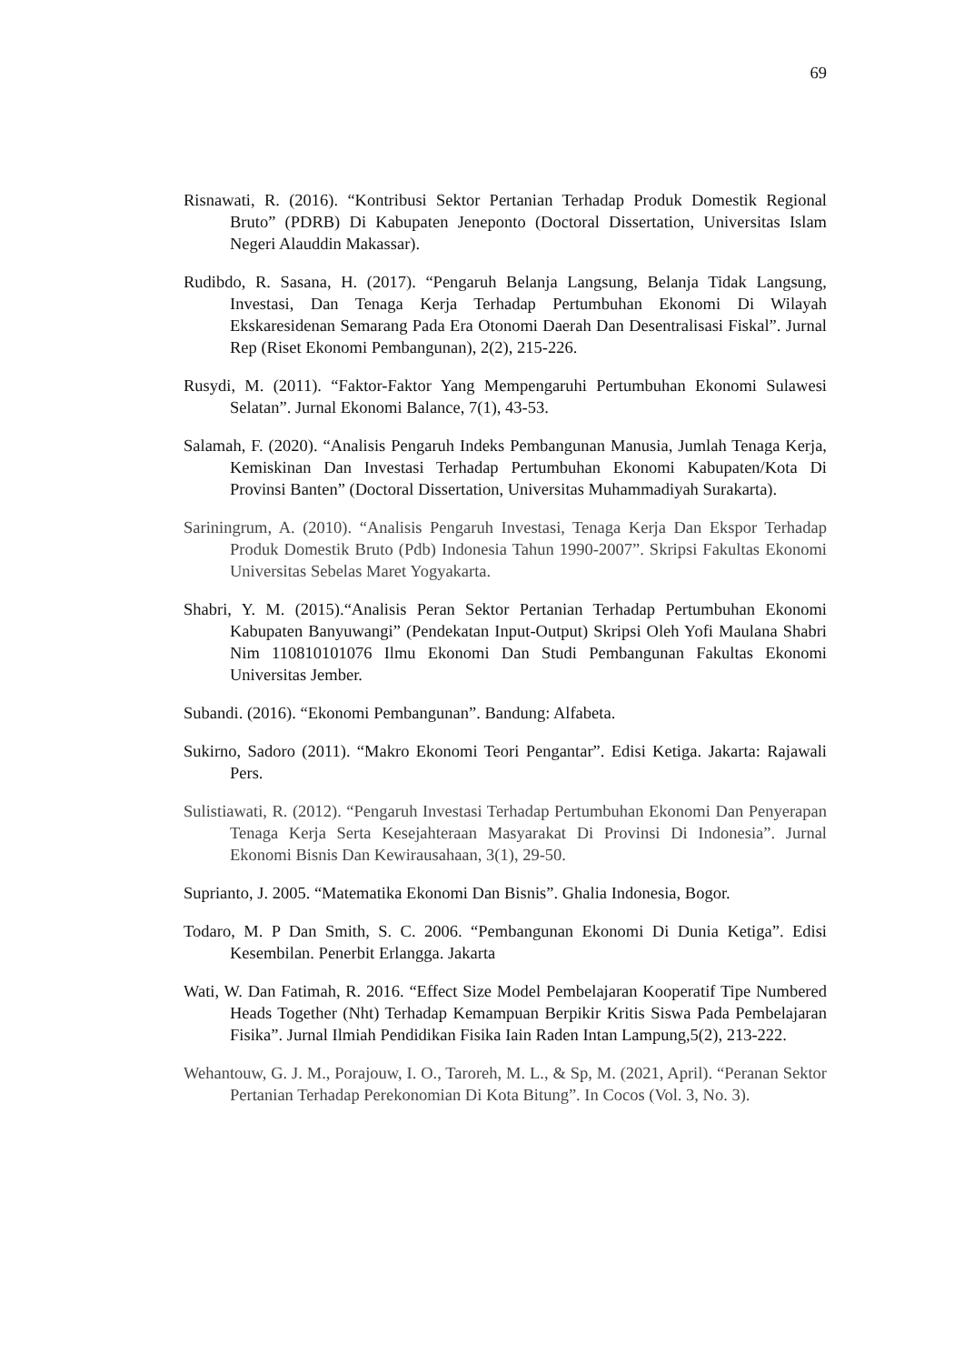69
Risnawati, R. (2016). “Kontribusi Sektor Pertanian Terhadap Produk Domestik Regional Bruto” (PDRB) Di Kabupaten Jeneponto (Doctoral Dissertation, Universitas Islam Negeri Alauddin Makassar).
Rudibdo, R. Sasana, H. (2017). “Pengaruh Belanja Langsung, Belanja Tidak Langsung, Investasi, Dan Tenaga Kerja Terhadap Pertumbuhan Ekonomi Di Wilayah Ekskaresidenan Semarang Pada Era Otonomi Daerah Dan Desentralisasi Fiskal”. Jurnal Rep (Riset Ekonomi Pembangunan), 2(2), 215-226.
Rusydi, M. (2011). “Faktor-Faktor Yang Mempengaruhi Pertumbuhan Ekonomi Sulawesi Selatan”. Jurnal Ekonomi Balance, 7(1), 43-53.
Salamah, F. (2020). “Analisis Pengaruh Indeks Pembangunan Manusia, Jumlah Tenaga Kerja, Kemiskinan Dan Investasi Terhadap Pertumbuhan Ekonomi Kabupaten/Kota Di Provinsi Banten” (Doctoral Dissertation, Universitas Muhammadiyah Surakarta).
Sariningrum, A. (2010). “Analisis Pengaruh Investasi, Tenaga Kerja Dan Ekspor Terhadap Produk Domestik Bruto (Pdb) Indonesia Tahun 1990-2007”. Skripsi Fakultas Ekonomi Universitas Sebelas Maret Yogyakarta.
Shabri, Y. M. (2015).“Analisis Peran Sektor Pertanian Terhadap Pertumbuhan Ekonomi Kabupaten Banyuwangi” (Pendekatan Input-Output) Skripsi Oleh Yofi Maulana Shabri Nim 110810101076 Ilmu Ekonomi Dan Studi Pembangunan Fakultas Ekonomi Universitas Jember.
Subandi. (2016). “Ekonomi Pembangunan”. Bandung: Alfabeta.
Sukirno, Sadoro (2011). “Makro Ekonomi Teori Pengantar”. Edisi Ketiga. Jakarta: Rajawali Pers.
Sulistiawati, R. (2012). “Pengaruh Investasi Terhadap Pertumbuhan Ekonomi Dan Penyerapan Tenaga Kerja Serta Kesejahteraan Masyarakat Di Provinsi Di Indonesia”. Jurnal Ekonomi Bisnis Dan Kewirausahaan, 3(1), 29-50.
Suprianto, J. 2005. “Matematika Ekonomi Dan Bisnis”. Ghalia Indonesia, Bogor.
Todaro, M. P Dan Smith, S. C. 2006. “Pembangunan Ekonomi Di Dunia Ketiga”. Edisi Kesembilan. Penerbit Erlangga. Jakarta
Wati, W. Dan Fatimah, R. 2016. “Effect Size Model Pembelajaran Kooperatif Tipe Numbered Heads Together (Nht) Terhadap Kemampuan Berpikir Kritis Siswa Pada Pembelajaran Fisika”. Jurnal Ilmiah Pendidikan Fisika Iain Raden Intan Lampung,5(2), 213-222.
Wehantouw, G. J. M., Porajouw, I. O., Taroreh, M. L., & Sp, M. (2021, April). “Peranan Sektor Pertanian Terhadap Perekonomian Di Kota Bitung”. In Cocos (Vol. 3, No. 3).